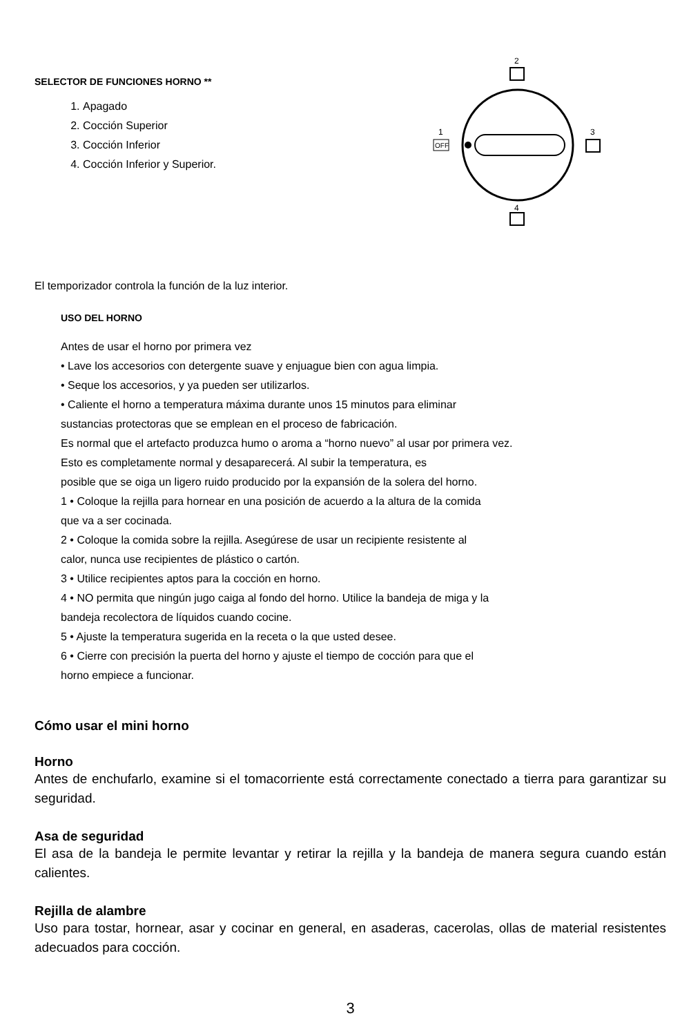SELECTOR DE FUNCIONES HORNO **
1. Apagado
2. Cocción Superior
3. Cocción Inferior
4. Cocción Inferior y Superior.
2
1
OFF
3
4
El temporizador controla la función de la luz interior.
USO DEL HORNO
Antes de usar el horno por primera vez
• Lave los accesorios con detergente suave y enjuague bien con agua limpia.
• Seque los accesorios, y ya pueden ser utilizarlos.
• Caliente el horno a temperatura máxima durante unos 15 minutos para eliminar
sustancias protectoras que se emplean en el proceso de fabricación.
Es normal que el artefacto produzca humo o aroma a “horno nuevo” al usar por primera vez.
Esto es completamente normal y desaparecerá. Al subir la temperatura, es
posible que se oiga un ligero ruido producido por la expansión de la solera del horno.
1 • Coloque la rejilla para hornear en una posición de acuerdo a la altura de la comida
que va a ser cocinada.
2 • Coloque la comida sobre la rejilla. Asegúrese de usar un recipiente resistente al
calor, nunca use recipientes de plástico o cartón.
3 • Utilice recipientes aptos para la cocción en horno.
4 • NO permita que ningún jugo caiga al fondo del horno. Utilice la bandeja de miga y la
bandeja recolectora de líquidos cuando cocine.
5 • Ajuste la temperatura sugerida en la receta o la que usted desee.
6 • Cierre con precisión la puerta del horno y ajuste el tiempo de cocción para que el
horno empiece a funcionar.
Cómo usar el mini horno
Horno
Antes de enchufarlo, examine si el tomacorriente está correctamente conectado a tierra para garantizar su seguridad.
Asa de seguridad
El asa de la bandeja le permite levantar y retirar la rejilla y la bandeja de manera segura cuando están calientes.
Rejilla de alambre
Uso para tostar, hornear, asar y cocinar en general, en asaderas, cacerolas, ollas de material resistentes adecuados para cocción.
3